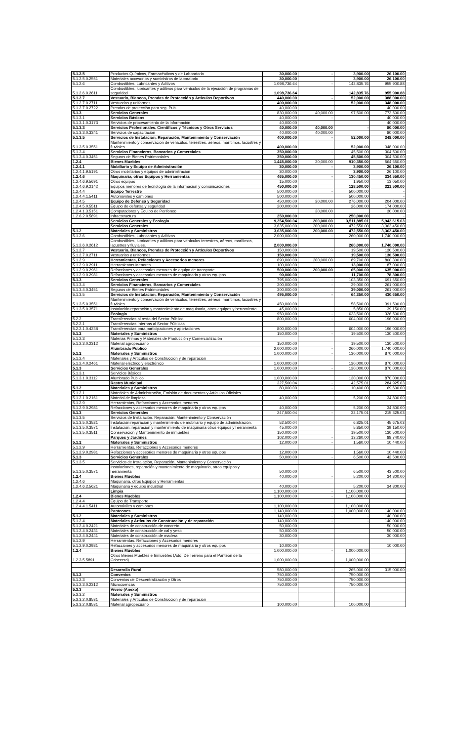| 5.1.2.5 | Productos Químicos, Farmacéuticos y de Laboratorio | 30,000.00 | - | 3,900.00 | 26,100.00 |
| 5.1.2.5.0.2551 | Materiales accesorios y suministros de laboratorio | 30,000.00 | | 3,900.00 | 26,100.00 |
| 5.1.2.6 | Combustibles, Lubricantes y Aditivos | 1,098,736.64 | - | 142,835.76 | 955,900.88 |
| 5.1.2.6.0.2611 | Combustibles, lubricantes y aditivos para vehículos de la ejecución de programas de seguridad | 1,098,736.64 | | 142,835.76 | 955,900.88 |
| 5.1.2.7 | Vestuario, Blancos, Prendas de Protección y Artículos Deportivos | 440,000.00 | - | 52,000.00 | 388,000.00 |
| 5.1.2.7.0.2711 | Vestuarios y uniformes | 400,000.00 | | 52,000.00 | 348,000.00 |
| 5.1.2.7.0.2722 | Prendas de protección para seg. Pub. | 40,000.00 | | | 40,000.00 |
| 5.1.3 | Servicios Generales | 830,000.00 | 40,000.00 | 97,500.00 | 772,500.00 |
| 5.1.3.1 | Servicios Básicos | 40,000.00 | - | - | 40,000.00 |
| 5.1.3.1.0.3173 | Servicios de procesamiento de la información | 40,000.00 | | | 40,000.00 |
| 5.1.3.3 | Servicios Profesionales, Científicos y Técnicos y Otros Servicios | 40,000.00 | 40,000.00 | - | 80,000.00 |
| 5.1.3.3.0.3341 | Servicios de capacitación | 40,000.00 | 40,000.00 | | 80,000.00 |
| 5.1.3.5 | Servicios de Instalación, Reparación, Mantenimiento y Conservación | 400,000.00 | - | 52,000.00 | 348,000.00 |
| 5.1.3.5.0.3551 | Mantenimiento y conservación de vehículos, terrestres, aéreos, marítimos, lacustres y fluviales | 400,000.00 | | 52,000.00 | 348,000.00 |
| 5.1.3.4 | Servicios Financieros, Bancarios y Comerciales | 350,000.00 | - | 45,500.00 | 304,500.00 |
| 5.1.3.4.0.3451 | Seguros de Bienes Patrimoniales | 350,000.00 | | 45,500.00 | 304,500.00 |
| 1.2.4 | Bienes Muebles | 1,445,000.00 | 30,000.00 | 910,350.00 | 564,650.00 |
| 1.2.4.1 | Mobiliario y Equipo de Administración | 30,000.00 | - | 3,900.00 | 26,100.00 |
| 1.2.4.1.9.5191 | Otros mobiliarios y equipos de administración | 30,000.00 | | 3,900.00 | 26,100.00 |
| 1.2.4.6 | Maquinaria, otros Equipos y Herramientas | 465,000.00 | - | 130,450.00 | 334,550.00 |
| 1.2.4.6.9.5691 | Otros equipos | 15,000.00 | | 1,950.00 | 13,050.00 |
| 1.2.4.6.9.2142 | Equipos menores de tecnología de la información y comunicaciones | 450,000.00 | | 128,500.00 | 321,500.00 |
| 1.2.4.4 | Equipo Terrestre | 500,000.00 | - | 500,000.00 | - |
| 1.2.4.4.1.5411 | Automóviles y camiones | 500,000.00 | | 500,000.00 | - |
| 1.2.4.5 | Equipo de Defensa y Seguridad | 450,000.00 | 30,000.00 | 276,000.00 | 204,000.00 |
| 1.2.4.5.0.5511 | Equipo de defensa y seguridad | 200,000.00 | | 26,000.00 | 174,000.00 |
| 1.2.4.1.3.5151 | Computadoras y Equipo de Perifoneo | | 30,000.00 | | 30,000.00 |
| 1.2.6.2.0.5891 | Infraestructura | 250,000.00 | | 250,000.00 | - |
| | Servicios Generales y Ecología | 9,254,500.04 | 200,000.00 | 3,511,885.01 | 5,942,615.03 |
| | Servicios Generales | 3,635,000.00 | 200,000.00 | 472,550.00 | 3,362,450.00 |
| 5.1.2 | Materiales y Suministros | 3,635,000.00 | 200,000.00 | 472,550.00 | 3,362,450.00 |
| 5.1.2.6 | Combustibles, Lubricantes y Aditivos | 2,000,000.00 | - | 260,000.00 | 1,740,000.00 |
| 5.1.2.6.0.2612 | Combustibles, lubricantes y aditivos para vehículos terrestres, aéreos, marítimos, lacustres y fluviales. | 2,000,000.00 | | 260,000.00 | 1,740,000.00 |
| 5.1.2.7 | Vestuario, Blancos, Prendas de Protección y Artículos Deportivos | 150,000.00 | - | 19,500.00 | 130,500.00 |
| 5.1.2.7.0.2711 | Vestuarios y uniformes | 150,000.00 | | 19,500.00 | 130,500.00 |
| 5.1.2.9 | Herramientas, Refacciones y Accesorios menores | 690,000.00 | 200,000.00 | 89,700.00 | 800,300.00 |
| 5.1.2.9.0.2911 | Herramientas Menores | 100,000.00 | | 13,000.00 | 87,000.00 |
| 5.1.2.9.0.2961 | Refacciones y accesorios menores de equipo de transporte | 500,000.00 | 200,000.00 | 65,000.00 | 635,000.00 |
| 5.1.2.9.0.2981 | Refacciones y accesorios menores de maquinaria y otros equipos | 90,000.00 | | 11,700.00 | 78,300.00 |
| 5.1.3 | Servicios Generales | 795,000.00 | - | 103,350.00 | 691,650.00 |
| 5.1.3.4 | Servicios Financieros, Bancarios y Comerciales | 300,000.00 | - | 39,000.00 | 261,000.00 |
| 5.1.3.4.0.3451 | Seguros de Bienes Patrimoniales | 300,000.00 | | 39,000.00 | 261,000.00 |
| 5.1.3.5 | Servicios de Instalación, Reparación, Mantenimiento y Conservación | 495,000.00 | - | 64,350.00 | 430,650.00 |
| 5.1.3.5.0.3551 | Mantenimiento y conservación de vehículos, terrestres, aéreos ,marítimos, lacustres y fluviales | 450,000.00 | | 58,500.00 | 391,500.00 |
| 5.1.3.5.0.3571 | Instalación reparación y mantenimiento de maquinaria, otros equipos y herramienta. | 45,000.00 | | 5,850.00 | 39,150.00 |
| | Ecología | 950,000.00 | - | 623,500.00 | 326,500.00 |
| 5.2.2 | Transferencias al resto del Sector Público | 800,000.00 | - | 604,000.00 | 196,000.00 |
| 5.2.2.1 | Transferencias Internas al Sector Públicas | | | | |
| 5.2.2.1.0.4238 | Transferencias para participaciones y aportaciones | 800,000.00 | | 604,000.00 | 196,000.00 |
| 5.1.2 | Materiales y Suministros | 150,000.00 | - | 19,500.00 | 130,500.00 |
| 5.1.2.3 | Materias Primas y Materiales de Producción y Comercialización | | | | |
| 5.1.2.3.0.2312 | Material agropecuario | 150,000.00 | | 19,500.00 | 130,500.00 |
| | Alumbrado Publico | 2,000,000.00 | - | 260,000.00 | 1,740,000.00 |
| 5.1.2 | Materiales y Suministros | 1,000,000.00 | - | 130,000.00 | 870,000.00 |
| 5.1.2.4 | Materiales y Artículos de Construcción y de reparación | | | | |
| 5.1.2.4.0.2461 | Material eléctrico y electrónico | 1,000,000.00 | | 130,000.00 | 870,000.00 |
| 5.1.3 | Servicios Generales | 1,000,000.00 | - | 130,000.00 | 870,000.00 |
| 5.1.3.1 | Servicios Básicos | | | | |
| 5.1.3.1.0.3112 | Alumbrado Publico | 1,000,000.00 | | 130,000.00 | 870,000.00 |
| | Rastro Municipal | 327,500.04 | - | 42,575.01 | 284,925.03 |
| 5.1.2 | Materiales y Suministros | 80,000.00 | - | 10,400.00 | 69,600.00 |
| 5.1.2.1 | Materiales de Administración, Emisión de documentos y Artículos Oficiales | | | | |
| 5.1.2.1.0.2161 | Material de limpieza | 40,000.00 | | 5,200.00 | 34,800.00 |
| 5.1.2.9 | Herramientas, Refacciones y Accesorios menores | | | | |
| 5.1.2.9.0.2981 | Refacciones y accesorios menores de maquinaria y otros equipos | 40,000.00 | | 5,200.00 | 34,800.00 |
| 5.1.3 | Servicios Generales | 247,500.04 | - | 32,175.01 | 215,325.03 |
| 5.1.3.5 | Servicios de Instalación, Reparación, Mantenimiento y Conservación | | | | |
| 5.1.3.5.0.3521 | Instalación reparación y mantenimiento de mobiliario y equipo de administración. | 52,500.04 | | 6,825.01 | 45,675.03 |
| 5.1.3.5.0.3571 | Instalación, reparación y mantenimiento de maquinaria otros equipos y herramienta | 45,000.00 | | 5,850.00 | 39,150.00 |
| 5.1.3.5.0.3511 | Conservación y Mantenimiento de inmuebles | 150,000.00 | | 19,500.00 | 130,500.00 |
| | Parques y Jardines | 102,000.00 | - | 13,260.00 | 88,740.00 |
| 5.1.2 | Materiales y Suministros | 12,000.00 | - | 1,560.00 | 10,440.00 |
| 5.1.2.9 | Herramientas, Refacciones y Accesorios menores | | | | |
| 5.1.2.9.0.2981 | Refacciones y accesorios menores de maquinaria y otros equipos | 12,000.00 | | 1,560.00 | 10,440.00 |
| 5.1.3 | Servicios Generales | 50,000.00 | - | 6,500.00 | 43,500.00 |
| 5.1.3.5 | Servicios de Instalación, Reparación, Mantenimiento y Conservación | | | | |
| 5.1.3.5.0.3571 | Instalaciones, reparación y mantenimiento de maquinaria, otros equipos y herramienta | 50,000.00 | | 6,500.00 | 43,500.00 |
| 1.2.4 | Bienes Muebles | 40,000.00 | - | 5,200.00 | 34,800.00 |
| 1.2.4.6 | Maquinaria, otros Equipos y Herramientas | | | | |
| 1.2.4.6.2.5621 | Maquinaria y equipo industrial | 40,000.00 | | 5,200.00 | 34,800.00 |
| | Limpia | 1,100,000.00 | - | 1,100,000.00 | |
| 1.2.4 | Bienes Muebles | 1,100,000.00 | - | 1,100,000.00 | |
| 1.2.4.4 | Equipo de Transporte | | | | |
| 1.2.4.4.1.5411 | Automóviles y camiones | 1,100,000.00 | | 1,100,000.00 | |
| | Panteones | 1,140,000.00 | - | 1,000,000.00 | 140,000.00 |
| 5.1.2 | Materiales y Suministros | 140,000.00 | - | - | 140,000.00 |
| 5.1.2.4 | Materiales y Artículos de Construcción y de reparación | 140,000.00 | - | - | 140,000.00 |
| 5.1.2.4.0.2421 | Materiales de construcción de concreto | 50,000.00 | | | 50,000.00 |
| 5.1.2.4.0.2431 | Materiales de construcción de cal y yeso | 50,000.00 | | | 50,000.00 |
| 5.1.2.4.0.2441 | Materiales de construcción de madera | 30,000.00 | | | 30,000.00 |
| 5.1.2.9 | Herramientas, Refacciones y Accesorios menores | | | | |
| 5.1.2.9.0.2981 | Refacciones y accesorios menores de maquinaria y otros equipos | 10,000.00 | | | 10,000.00 |
| 1.2.4 | Bienes Muebles | 1,000,000.00 | - | 1,000,000.00 | |
| 1.2.3.5.5891 | Otros Bienes Muebles e Inmuebles (Adq. De Terreno para el Panteón de la Cabecera) | 1,000,000.00 | | 1,000,000.00 | |
| | Desarrollo Rural | 580,000.00 | - | 265,000.00 | 315,000.00 |
| 5.1.2 | Convenios | 750,000.00 | | 750,000.00 | |
| 5.1.2.3 | Convenios de Descentralización y Otros | 750,000.00 | | 750,000.00 | |
| 5.1.2.3.0.2312 | Microcuencas | 750,000.00 | | 750,000.00 | |
| 5.3.3 | Vivero (Anexo) | | | | |
| 5.3.3.2 | Materiales y Suministros | | | | |
| 5.3.3.2.0.8531 | Materiales y Artículos de Construcción y de reparación | | | | |
| 5.3.3.2.0.8531 | Material agropecuario | 100,000.00 | | 100,000.00 | |